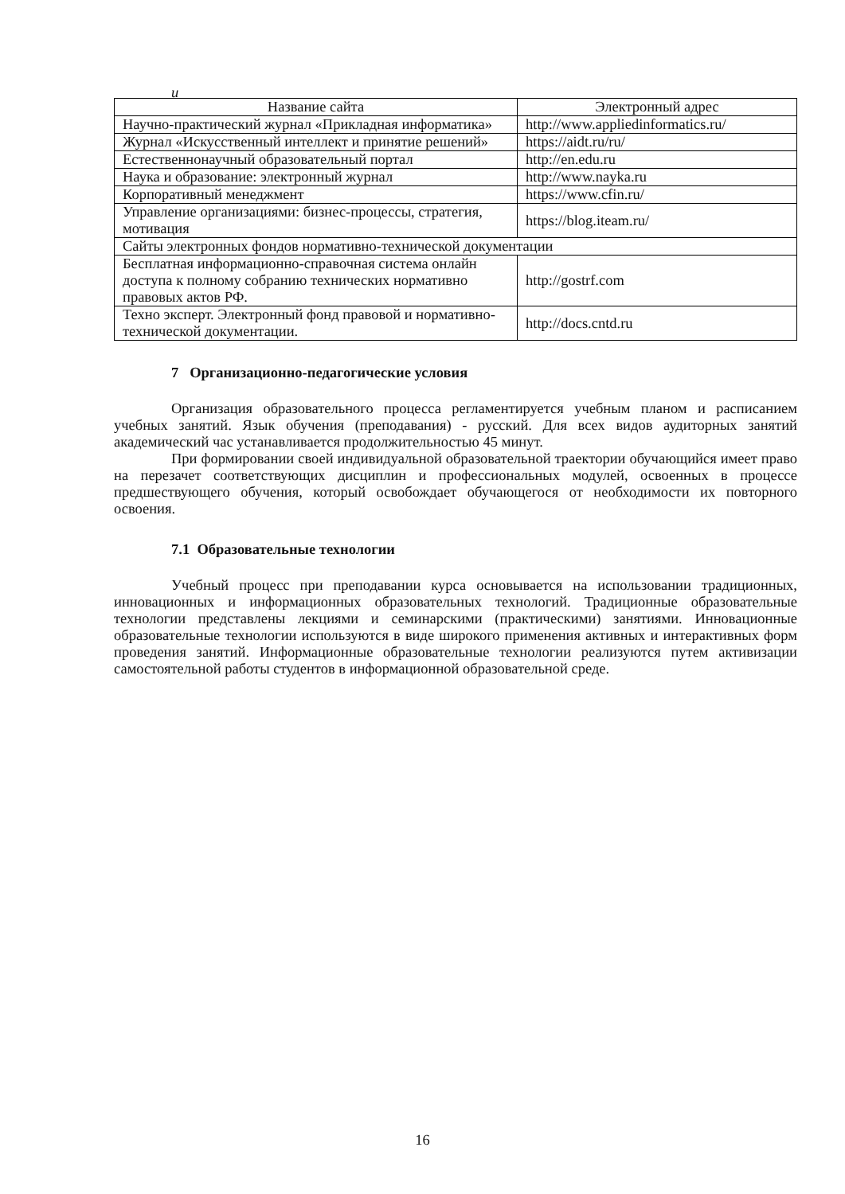и
| Название сайта | Электронный адрес |
| --- | --- |
| Научно-практический журнал «Прикладная информатика» | http://www.appliedinformatics.ru/ |
| Журнал «Искусственный интеллект и принятие решений» | https://aidt.ru/ru/ |
| Естественнонаучный образовательный портал | http://en.edu.ru |
| Наука и образование: электронный журнал | http://www.nayka.ru |
| Корпоративный менеджмент | https://www.cfin.ru/ |
| Управление организациями: бизнес-процессы, стратегия, мотивация | https://blog.iteam.ru/ |
| Сайты электронных фондов нормативно-технической документации | |
| Бесплатная информационно-справочная система онлайн доступа к полному собранию технических нормативно правовых актов РФ. | http://gostrf.com |
| Техно эксперт. Электронный фонд правовой и нормативно-технической документации. | http://docs.cntd.ru |
7 Организационно-педагогические условия
Организация образовательного процесса регламентируется учебным планом и расписанием учебных занятий. Язык обучения (преподавания) - русский. Для всех видов аудиторных занятий академический час устанавливается продолжительностью 45 минут.
При формировании своей индивидуальной образовательной траектории обучающийся имеет право на перезачет соответствующих дисциплин и профессиональных модулей, освоенных в процессе предшествующего обучения, который освобождает обучающегося от необходимости их повторного освоения.
7.1 Образовательные технологии
Учебный процесс при преподавании курса основывается на использовании традиционных, инновационных и информационных образовательных технологий. Традиционные образовательные технологии представлены лекциями и семинарскими (практическими) занятиями. Инновационные образовательные технологии используются в виде широкого применения активных и интерактивных форм проведения занятий. Информационные образовательные технологии реализуются путем активизации самостоятельной работы студентов в информационной образовательной среде.
16